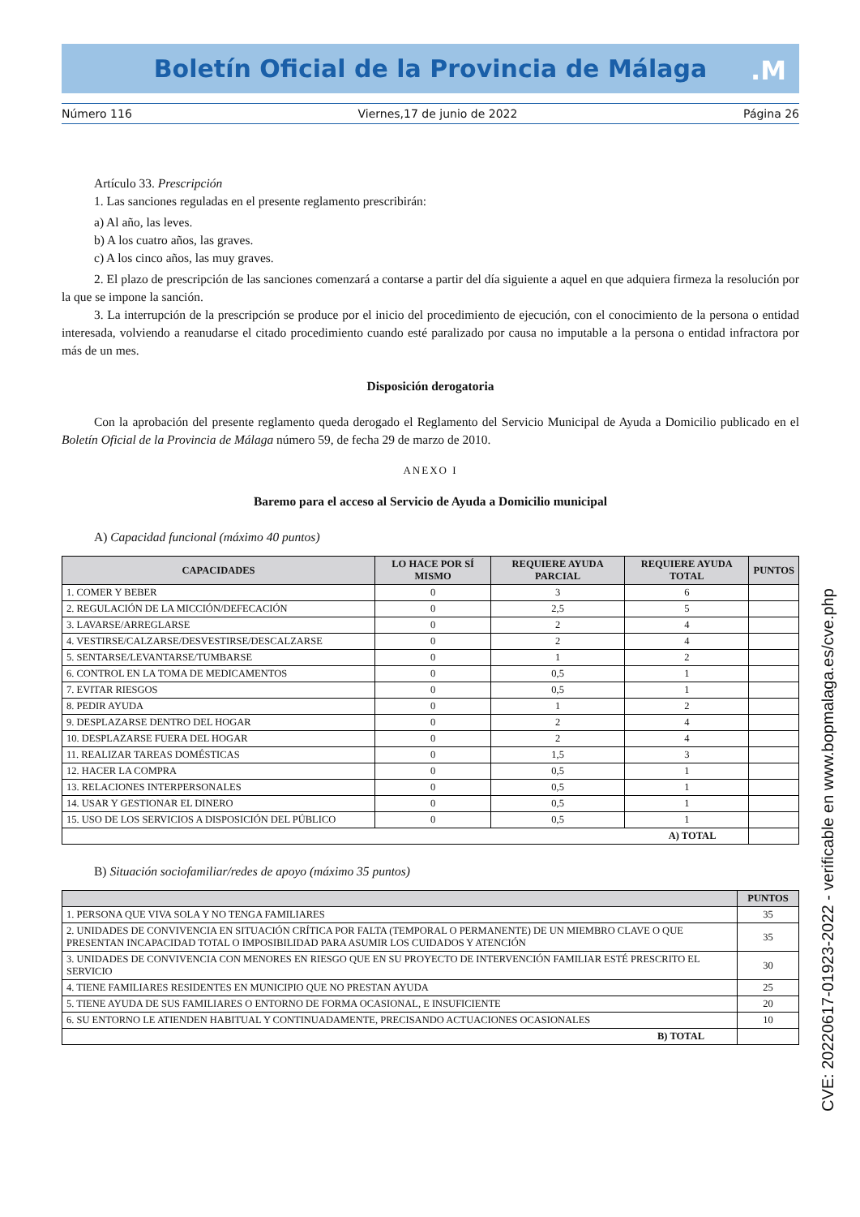Boletín Oficial de la Provincia de Málaga
.M
Número 116 Viernes,17 de junio de 2022 Página 26
Artículo 33. Prescripción
1. Las sanciones reguladas en el presente reglamento prescribirán:
a) Al año, las leves.
b) A los cuatro años, las graves.
c) A los cinco años, las muy graves.
2. El plazo de prescripción de las sanciones comenzará a contarse a partir del día siguiente a aquel en que adquiera firmeza la resolución por la que se impone la sanción.
3. La interrupción de la prescripción se produce por el inicio del procedimiento de ejecución, con el conocimiento de la persona o entidad interesada, volviendo a reanudarse el citado procedimiento cuando esté paralizado por causa no imputable a la persona o entidad infractora por más de un mes.
Disposición derogatoria
Con la aprobación del presente reglamento queda derogado el Reglamento del Servicio Municipal de Ayuda a Domicilio publicado en el Boletín Oficial de la Provincia de Málaga número 59, de fecha 29 de marzo de 2010.
ANEXO I
Baremo para el acceso al Servicio de Ayuda a Domicilio municipal
A) Capacidad funcional (máximo 40 puntos)
| CAPACIDADES | LO HACE POR SÍ MISMO | REQUIERE AYUDA PARCIAL | REQUIERE AYUDA TOTAL | PUNTOS |
| --- | --- | --- | --- | --- |
| 1. COMER Y BEBER | 0 | 3 | 6 | |
| 2. REGULACIÓN DE LA MICCIÓN/DEFECACIÓN | 0 | 2,5 | 5 | |
| 3. LAVARSE/ARREGLARSE | 0 | 2 | 4 | |
| 4. VESTIRSE/CALZARSE/DESVESTIRSE/DESCALZARSE | 0 | 2 | 4 | |
| 5. SENTARSE/LEVANTARSE/TUMBARSE | 0 | 1 | 2 | |
| 6. CONTROL EN LA TOMA DE MEDICAMENTOS | 0 | 0,5 | 1 | |
| 7. EVITAR RIESGOS | 0 | 0,5 | 1 | |
| 8. PEDIR AYUDA | 0 | 1 | 2 | |
| 9. DESPLAZARSE DENTRO DEL HOGAR | 0 | 2 | 4 | |
| 10. DESPLAZARSE FUERA DEL HOGAR | 0 | 2 | 4 | |
| 11. REALIZAR TAREAS DOMÉSTICAS | 0 | 1,5 | 3 | |
| 12. HACER LA COMPRA | 0 | 0,5 | 1 | |
| 13. RELACIONES INTERPERSONALES | 0 | 0,5 | 1 | |
| 14. USAR Y GESTIONAR EL DINERO | 0 | 0,5 | 1 | |
| 15. USO DE LOS SERVICIOS A DISPOSICIÓN DEL PÚBLICO | 0 | 0,5 | 1 | |
| A) TOTAL | | | | |
B) Situación sociofamiliar/redes de apoyo (máximo 35 puntos)
| | PUNTOS |
| --- | --- |
| 1. PERSONA QUE VIVA SOLA Y NO TENGA FAMILIARES | 35 |
| 2. UNIDADES DE CONVIVENCIA EN SITUACIÓN CRÍTICA POR FALTA (TEMPORAL O PERMANENTE) DE UN MIEMBRO CLAVE O QUE PRESENTAN INCAPACIDAD TOTAL O IMPOSIBILIDAD PARA ASUMIR LOS CUIDADOS Y ATENCIÓN | 35 |
| 3. UNIDADES DE CONVIVENCIA CON MENORES EN RIESGO QUE EN SU PROYECTO DE INTERVENCIÓN FAMILIAR ESTÉ PRESCRITO EL SERVICIO | 30 |
| 4. TIENE FAMILIARES RESIDENTES EN MUNICIPIO QUE NO PRESTAN AYUDA | 25 |
| 5. TIENE AYUDA DE SUS FAMILIARES O ENTORNO DE FORMA OCASIONAL, E INSUFICIENTE | 20 |
| 6. SU ENTORNO LE ATIENDEN HABITUAL Y CONTINUADAMENTE, PRECISANDO ACTUACIONES OCASIONALES | 10 |
| B) TOTAL | |
CVE: 20220617-01923-2022 - verificable en www.bopmalaga.es/cve.php